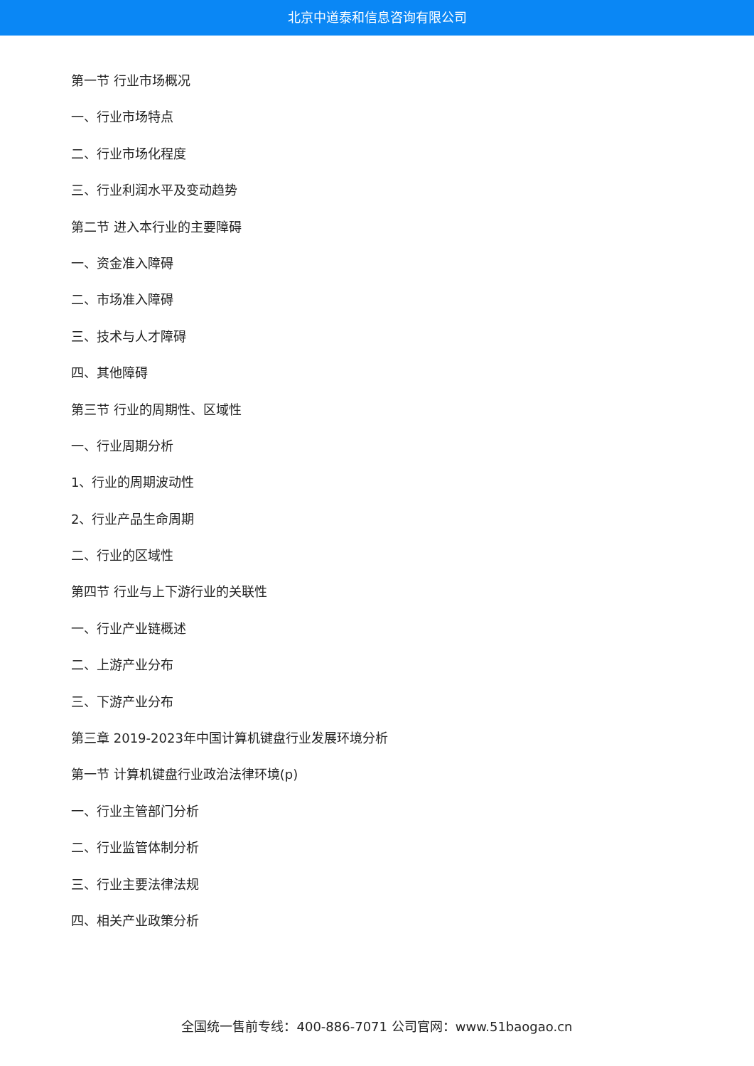北京中道泰和信息咨询有限公司
第一节 行业市场概况
一、行业市场特点
二、行业市场化程度
三、行业利润水平及变动趋势
第二节 进入本行业的主要障碍
一、资金准入障碍
二、市场准入障碍
三、技术与人才障碍
四、其他障碍
第三节 行业的周期性、区域性
一、行业周期分析
1、行业的周期波动性
2、行业产品生命周期
二、行业的区域性
第四节 行业与上下游行业的关联性
一、行业产业链概述
二、上游产业分布
三、下游产业分布
第三章 2019-2023年中国计算机键盘行业发展环境分析
第一节 计算机键盘行业政治法律环境(p)
一、行业主管部门分析
二、行业监管体制分析
三、行业主要法律法规
四、相关产业政策分析
全国统一售前专线：400-886-7071 公司官网：www.51baogao.cn